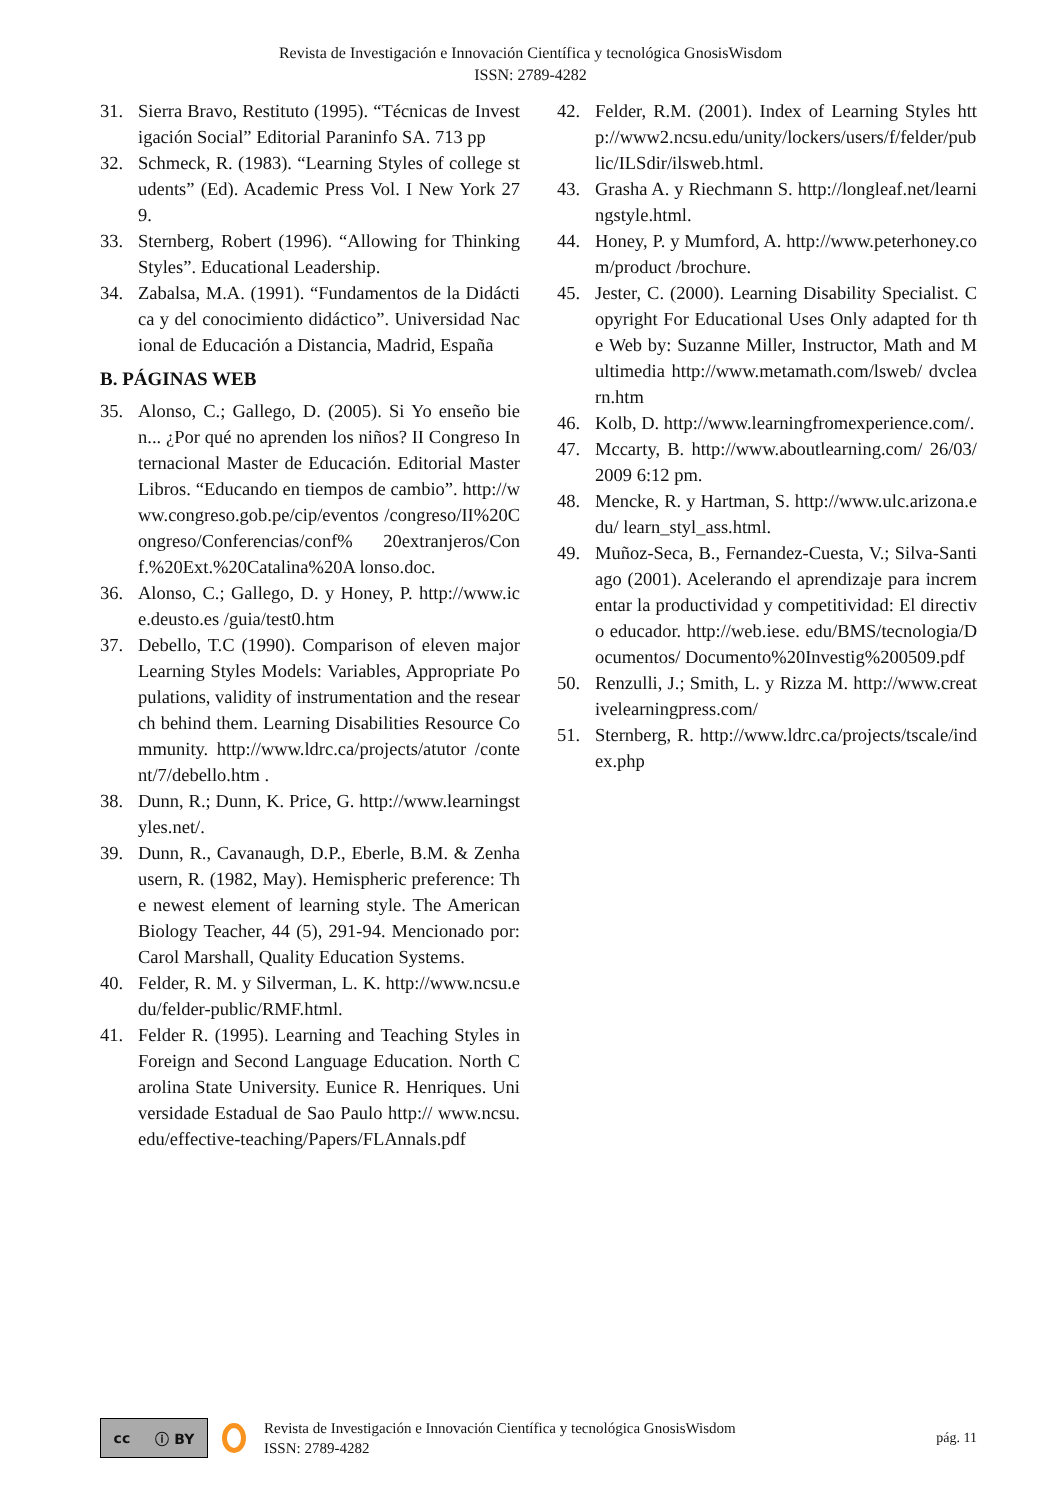Revista de Investigación e Innovación Científica y tecnológica GnosisWisdom
ISSN: 2789-4282
31. Sierra Bravo, Restituto (1995). “Técnicas de Investigación Social” Editorial Paraninfo SA. 713 pp
32. Schmeck, R. (1983). “Learning Styles of college students” (Ed). Academic Press Vol. I New York 279.
33. Sternberg, Robert (1996). “Allowing for Thinking Styles”. Educational Leadership.
34. Zabalsa, M.A. (1991). “Fundamentos de la Didáctica y del conocimiento didáctico”. Universidad Nacional de Educación a Distancia, Madrid, España
B. PÁGINAS WEB
35. Alonso, C.; Gallego, D. (2005). Si Yo enseño bien... ¿Por qué no aprenden los niños? II Congreso Internacional Master de Educación. Editorial Master Libros. “Educando en tiempos de cambio”. http://www.congreso.gob.pe/cip/eventos /congreso/II%20Congreso/Conferencias/conf% 20extranjeros/Conf.%20Ext.%20Catalina%20A lonso.doc.
36. Alonso, C.; Gallego, D. y Honey, P. http://www.ice.deusto.es /guia/test0.htm
37. Debello, T.C (1990). Comparison of eleven major Learning Styles Models: Variables, Appropriate Populations, validity of instrumentation and the research behind them. Learning Disabilities Resource Community. http://www.ldrc.ca/projects/atutor /content/7/debello.htm .
38. Dunn, R.; Dunn, K. Price, G. http://www.learningstyles.net/.
39. Dunn, R., Cavanaugh, D.P., Eberle, B.M. & Zenhausern, R. (1982, May). Hemispheric preference: The newest element of learning style. The American Biology Teacher, 44 (5), 291-94. Mencionado por: Carol Marshall, Quality Education Systems.
40. Felder, R. M. y Silverman, L. K. http://www.ncsu.edu/felder-public/RMF.html.
41. Felder R. (1995). Learning and Teaching Styles in Foreign and Second Language Education. North Carolina State University. Eunice R. Henriques. Universidade Estadual de Sao Paulo http:// www.ncsu.edu/effective-teaching/Papers/FLAnnals.pdf
42. Felder, R.M. (2001). Index of Learning Styles http://www2.ncsu.edu/unity/lockers/users/f/felder/public/ILSdir/ilsweb.html.
43. Grasha A. y Riechmann S. http://longleaf.net/learningstyle.html.
44. Honey, P. y Mumford, A. http://www.peterhoney.com/product /brochure.
45. Jester, C. (2000). Learning Disability Specialist. Copyright For Educational Uses Only adapted for the Web by: Suzanne Miller, Instructor, Math and Multimedia http://www.metamath.com/lsweb/ dvclearn.htm
46. Kolb, D. http://www.learningfromexperience.com/.
47. Mccarty, B. http://www.aboutlearning.com/ 26/03/2009 6:12 pm.
48. Mencke, R. y Hartman, S. http://www.ulc.arizona.edu/ learn_styl_ass.html.
49. Muñoz-Seca, B., Fernandez-Cuesta, V.; Silva-Santiago (2001). Acelerando el aprendizaje para incrementar la productividad y competitividad: El directivo educador. http://web.iese. edu/BMS/tecnologia/Documentos/ Documento%20Investig%200509.pdf
50. Renzulli, J.; Smith, L. y Rizza M. http://www.creativelearningpress.com/
51. Sternberg, R. http://www.ldrc.ca/projects/tscale/index.php
cc ⓘ BY
Revista de Investigación e Innovación Científica y tecnológica GnosisWisdom
ISSN: 2789-4282
pág. 11